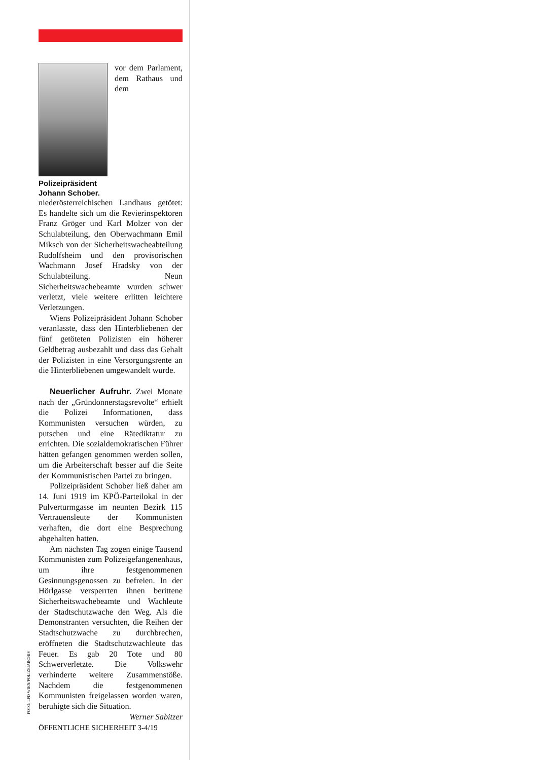Polizeipräsident Johann Schober.
vor dem Parlament, dem Rathaus und dem niederösterreichischen Landhaus getötet: Es handelte sich um die Revierinspektoren Franz Gröger und Karl Molzer von der Schulabteilung, den Oberwachmann Emil Miksch von der Sicherheitswacheabteilung Rudolfsheim und den provisorischen Wachmann Josef Hradsky von der Schulabteilung. Neun Sicherheitswachebeamte wurden schwer verletzt, viele weitere erlitten leichtere Verletzungen.
Wiens Polizeipräsident Johann Schober veranlasste, dass den Hinterbliebenen der fünf getöteten Polizisten ein höherer Geldbetrag ausbezahlt und dass das Gehalt der Polizisten in eine Versorgungsrente an die Hinterbliebenen umgewandelt wurde.
Neuerlicher Aufruhr. Zwei Monate nach der „Gründonnerstagsrevolte“ erhielt die Polizei Informationen, dass Kommunisten versuchen würden, zu putschen und eine Rätediktatur zu errichten. Die sozialdemokratischen Führer hätten gefangen genommen werden sollen, um die Arbeiterschaft besser auf die Seite der Kommunistischen Partei zu bringen.
Polizeipräsident Schober ließ daher am 14. Juni 1919 im KPÖ-Parteilokal in der Pulverturmgasse im neunten Bezirk 115 Vertrauensleute der Kommunisten verhaften, die dort eine Besprechung abgehalten hatten.
Am nächsten Tag zogen einige Tausend Kommunisten zum Polizeigefangenenhaus, um ihre festgenommenen Gesinnungsgenossen zu befreien. In der Hörlgasse versperrten ihnen berittene Sicherheitswachebeamte und Wachleute der Stadtschutzwache den Weg. Als die Demonstranten versuchten, die Reihen der Stadtschutzwache zu durchbrechen, eröffneten die Stadtschutzwachleute das Feuer. Es gab 20 Tote und 80 Schwerverletzte. Die Volkswehr verhinderte weitere Zusammenstöße. Nachdem die festgenommenen Kommunisten freigelassen worden waren, beruhigte sich die Situation.
Werner Sabitzer
FOTO: LPD WIEN/POLIZEIARCHIV
ÖFFENTLICHE SICHERHEIT 3-4/19